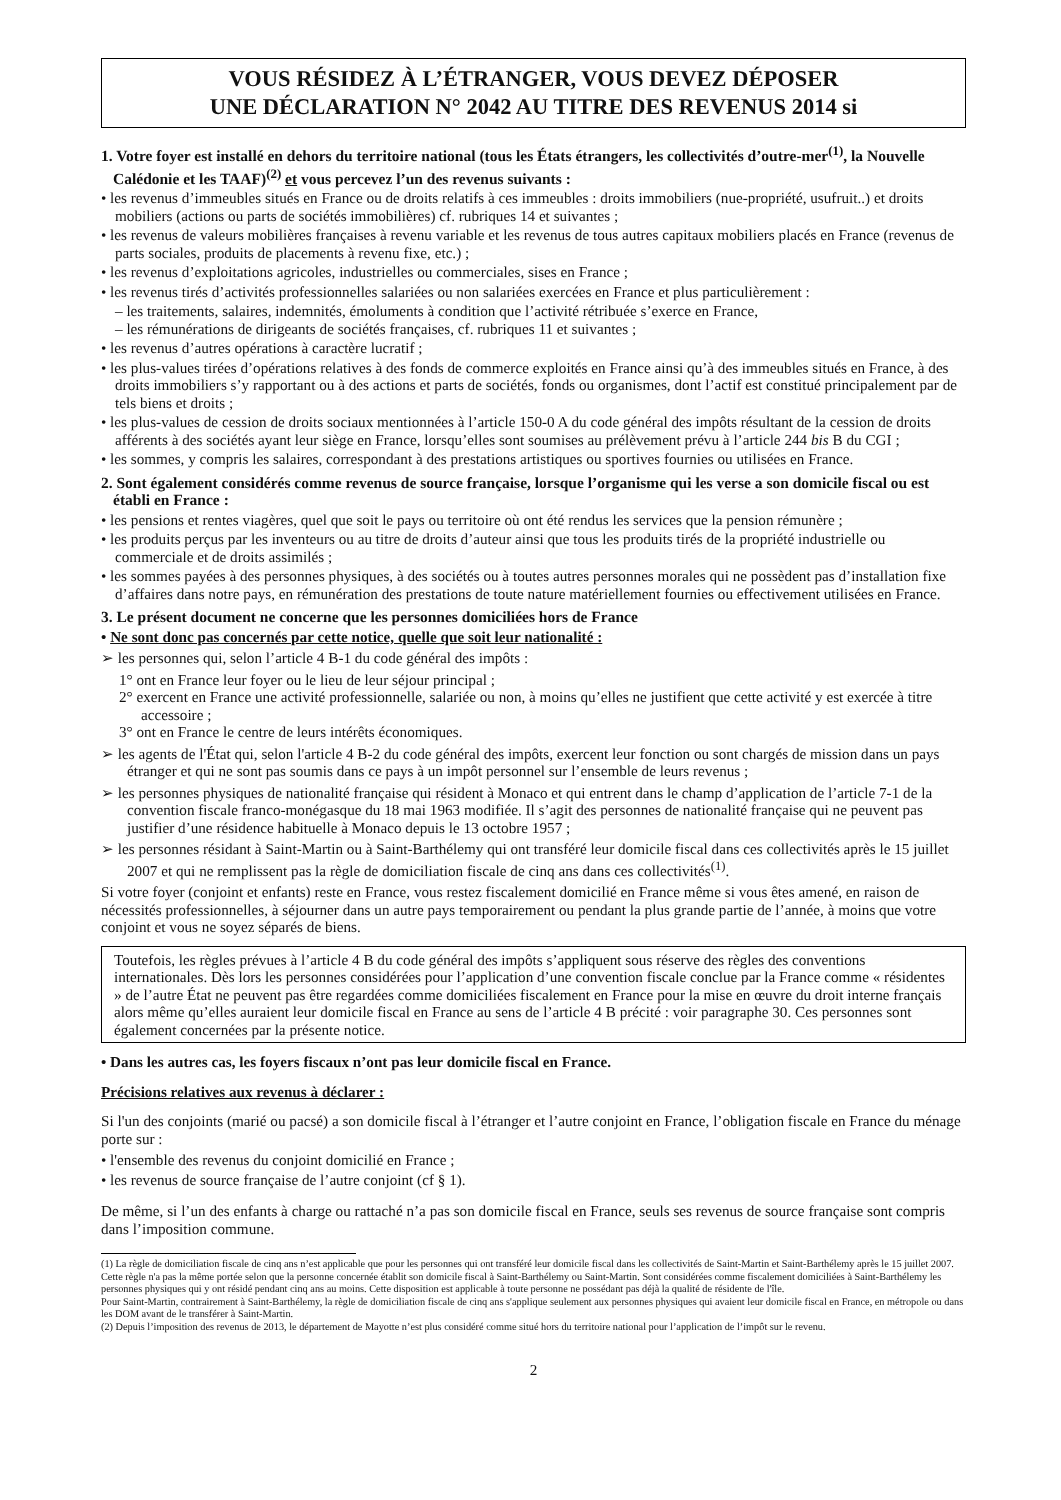VOUS RÉSIDEZ À L’ÉTRANGER, VOUS DEVEZ DÉPOSER
UNE DÉCLARATION N° 2042 AU TITRE DES REVENUS 2014 si
1. Votre foyer est installé en dehors du territoire national (tous les États étrangers, les collectivités d’outre-mer<sup>(1)</sup>, la Nouvelle Calédonie et les TAAF)<sup>(2)</sup> et vous percevez l’un des revenus suivants :
• les revenus d’immeubles situés en France ou de droits relatifs à ces immeubles : droits immobiliers (nue-propriété, usufruit..) et droits mobiliers (actions ou parts de sociétés immobilières) cf. rubriques 14 et suivantes ;
• les revenus de valeurs mobilières françaises à revenu variable et les revenus de tous autres capitaux mobiliers placés en France (revenus de parts sociales, produits de placements à revenu fixe, etc.) ;
• les revenus d’exploitations agricoles, industrielles ou commerciales, sises en France ;
• les revenus tirés d’activités professionnelles salariées ou non salariées exercées en France et plus particulièrement :
– les traitements, salaires, indemnités, émoluments à condition que l’activité rétribuée s’exerce en France,
– les rémunérations de dirigeants de sociétés françaises, cf. rubriques 11 et suivantes ;
• les revenus d’autres opérations à caractère lucratif ;
• les plus-values tirées d’opérations relatives à des fonds de commerce exploités en France ainsi qu’à des immeubles situés en France, à des droits immobiliers s’y rapportant ou à des actions et parts de sociétés, fonds ou organismes, dont l’actif est constitué principalement par de tels biens et droits ;
• les plus-values de cession de droits sociaux mentionnées à l’article 150-0 A du code général des impôts résultant de la cession de droits afférents à des sociétés ayant leur siège en France, lorsqu’elles sont soumises au prélèvement prévu à l’article 244 bis B du CGI ;
• les sommes, y compris les salaires, correspondant à des prestations artistiques ou sportives fournies ou utilisées en France.
2. Sont également considérés comme revenus de source française, lorsque l’organisme qui les verse a son domicile fiscal ou est établi en France :
• les pensions et rentes viagères, quel que soit le pays ou territoire où ont été rendus les services que la pension rémunère ;
• les produits perçus par les inventeurs ou au titre de droits d’auteur ainsi que tous les produits tirés de la propriété industrielle ou commerciale et de droits assimilés ;
• les sommes payées à des personnes physiques, à des sociétés ou à toutes autres personnes morales qui ne possèdent pas d’installation fixe d’affaires dans notre pays, en rémunération des prestations de toute nature matériellement fournies ou effectivement utilisées en France.
3. Le présent document ne concerne que les personnes domiciliées hors de France
• Ne sont donc pas concernés par cette notice, quelle que soit leur nationalité :
➢ les personnes qui, selon l’article 4 B-1 du code général des impôts :
1° ont en France leur foyer ou le lieu de leur séjour principal ;
2° exercent en France une activité professionnelle, salariée ou non, à moins qu’elles ne justifient que cette activité y est exercée à titre accessoire ;
3° ont en France le centre de leurs intérêts économiques.
➢ les agents de l'État qui, selon l'article 4 B-2 du code général des impôts, exercent leur fonction ou sont chargés de mission dans un pays étranger et qui ne sont pas soumis dans ce pays à un impôt personnel sur l’ensemble de leurs revenus ;
➢ les personnes physiques de nationalité française qui résident à Monaco et qui entrent dans le champ d’application de l’article 7-1 de la convention fiscale franco-monégasque du 18 mai 1963 modifiée. Il s’agit des personnes de nationalité française qui ne peuvent pas justifier d’une résidence habituelle à Monaco depuis le 13 octobre 1957 ;
➢ les personnes résidant à Saint-Martin ou à Saint-Barthélemy qui ont transféré leur domicile fiscal dans ces collectivités après le 15 juillet 2007 et qui ne remplissent pas la règle de domiciliation fiscale de cinq ans dans ces collectivités<sup>(1)</sup>.
Si votre foyer (conjoint et enfants) reste en France, vous restez fiscalement domicilié en France même si vous êtes amené, en raison de nécessités professionnelles, à séjourner dans un autre pays temporairement ou pendant la plus grande partie de l’année, à moins que votre conjoint et vous ne soyez séparés de biens.
Toutefois, les règles prévues à l’article 4 B du code général des impôts s’appliquent sous réserve des règles des conventions internationales. Dès lors les personnes considérées pour l’application d’une convention fiscale conclue par la France comme « résidentes » de l’autre État ne peuvent pas être regardées comme domiciliées fiscalement en France pour la mise en œuvre du droit interne français alors même qu’elles auraient leur domicile fiscal en France au sens de l’article 4 B précité : voir paragraphe 30. Ces personnes sont également concernées par la présente notice.
• Dans les autres cas, les foyers fiscaux n’ont pas leur domicile fiscal en France.
Précisions relatives aux revenus à déclarer :
Si l'un des conjoints (marié ou pacsé) a son domicile fiscal à l’étranger et l’autre conjoint en France, l’obligation fiscale en France du ménage porte sur :
• l'ensemble des revenus du conjoint domicilié en France ;
• les revenus de source française de l’autre conjoint (cf § 1).
De même, si l’un des enfants à charge ou rattaché n’a pas son domicile fiscal en France, seuls ses revenus de source française sont compris dans l’imposition commune.
(1) La règle de domiciliation fiscale de cinq ans n’est applicable que pour les personnes qui ont transféré leur domicile fiscal dans les collectivités de Saint-Martin et Saint-Barthélemy après le 15 juillet 2007. Cette règle n'a pas la même portée selon que la personne concernée établit son domicile fiscal à Saint-Barthélemy ou Saint-Martin. Sont considérées comme fiscalement domiciliées à Saint-Barthélemy les personnes physiques qui y ont résidé pendant cinq ans au moins. Cette disposition est applicable à toute personne ne possédant pas déjà la qualité de résidente de l'île.
Pour Saint-Martin, contrairement à Saint-Barthélemy, la règle de domiciliation fiscale de cinq ans s'applique seulement aux personnes physiques qui avaient leur domicile fiscal en France, en métropole ou dans les DOM avant de le transférer à Saint-Martin.
(2) Depuis l’imposition des revenus de 2013, le département de Mayotte n’est plus considéré comme situé hors du territoire national pour l’application de l’impôt sur le revenu.
2